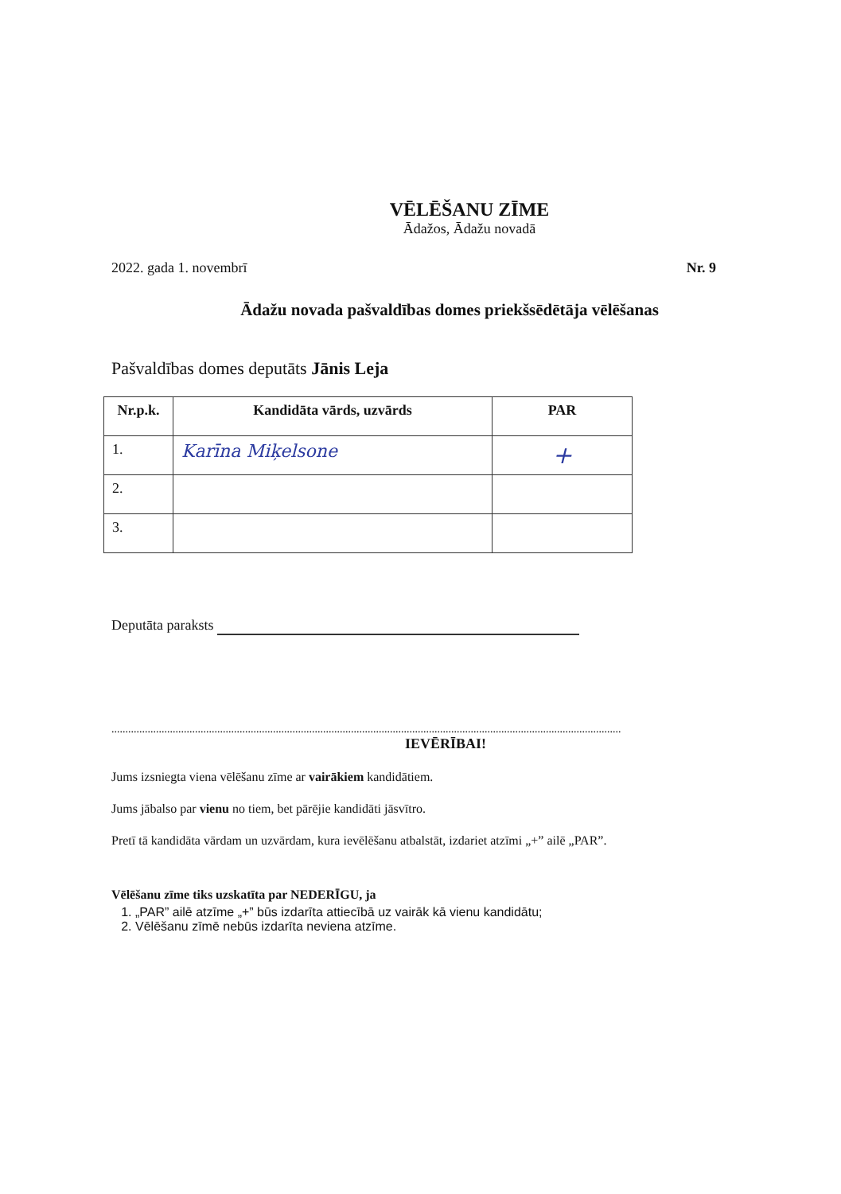VĒLĒŠANU ZĪME
Ādažos, Ādažu novadā
2022. gada 1. novembrī Nr. 9
Ādažu novada pašvaldības domes priekšsēdētāja vēlēšanas
Pašvaldības domes deputāts Jānis Leja
| Nr.p.k. | Kandidāta vārds, uzvārds | PAR |
| --- | --- | --- |
| 1. | Karīna Miķelsone | + |
| 2. | | |
| 3. | | |
Deputāta paraksts
.......................................................................................................................................................................................
IEVĒRĪBAI!
Jums izsniegta viena vēlēšanu zīme ar vairākiem kandidātiem.
Jums jābalso par vienu no tiem, bet pārējie kandidāti jāsvītro.
Pretī tā kandidāta vārdam un uzvārdam, kura ievēlēšanu atbalstāt, izdariet atzīmi „+” ailē „PAR”.
Vēlēšanu zīme tiks uzskatīta par NEDERĪGU, ja
1. „PAR” ailē atzīme „+” būs izdarīta attiecībā uz vairāk kā vienu kandidātu;
2. Vēlēšanu zīmē nebūs izdarīta neviena atzīme.